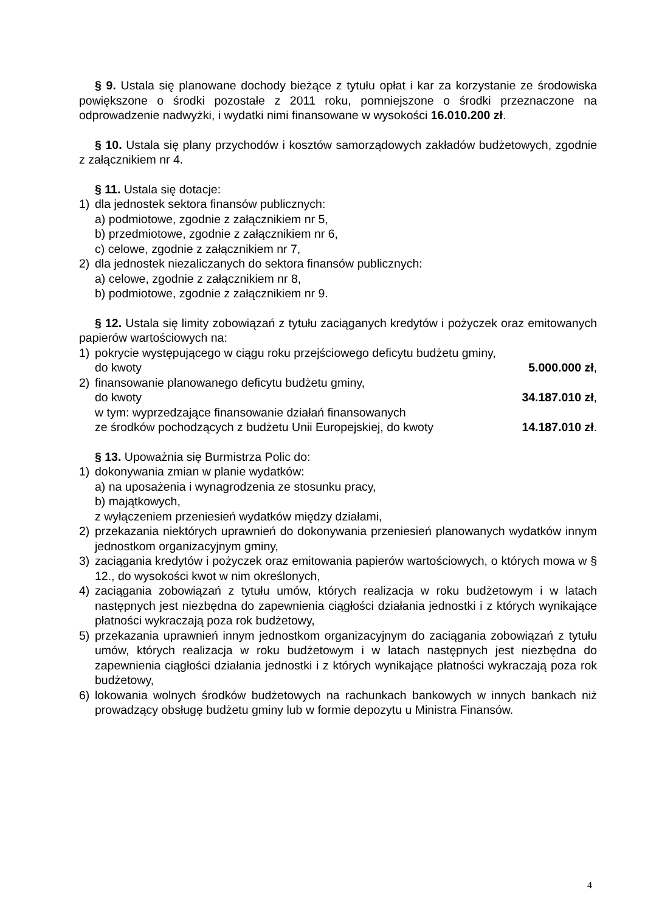§ 9. Ustala się planowane dochody bieżące z tytułu opłat i kar za korzystanie ze środowiska powiększone o środki pozostałe z 2011 roku, pomniejszone o środki przeznaczone na odprowadzenie nadwyżki, i wydatki nimi finansowane w wysokości 16.010.200 zł.
§ 10. Ustala się plany przychodów i kosztów samorządowych zakładów budżetowych, zgodnie z załącznikiem nr 4.
§ 11. Ustala się dotacje:
1) dla jednostek sektora finansów publicznych:
a) podmiotowe, zgodnie z załącznikiem nr 5,
b) przedmiotowe, zgodnie z załącznikiem nr 6,
c) celowe, zgodnie z załącznikiem nr 7,
2) dla jednostek niezaliczanych do sektora finansów publicznych:
a) celowe, zgodnie z załącznikiem nr 8,
b) podmiotowe, zgodnie z załącznikiem nr 9.
§ 12. Ustala się limity zobowiązań z tytułu zaciąganych kredytów i pożyczek oraz emitowanych papierów wartościowych na:
1) pokrycie występującego w ciągu roku przejściowego deficytu budżetu gminy,
do kwoty 5.000.000 zł,
2) finansowanie planowanego deficytu budżetu gminy,
do kwoty 34.187.010 zł,
w tym: wyprzedzające finansowanie działań finansowanych
ze środków pochodzących z budżetu Unii Europejskiej, do kwoty 14.187.010 zł.
§ 13. Upoważnia się Burmistrza Polic do:
1) dokonywania zmian w planie wydatków:
a) na uposażenia i wynagrodzenia ze stosunku pracy,
b) majątkowych,
z wyłączeniem przeniesień wydatków między działami,
2) przekazania niektórych uprawnień do dokonywania przeniesień planowanych wydatków innym jednostkom organizacyjnym gminy,
3) zaciągania kredytów i pożyczek oraz emitowania papierów wartościowych, o których mowa w § 12., do wysokości kwot w nim określonych,
4) zaciągania zobowiązań z tytułu umów, których realizacja w roku budżetowym i w latach następnych jest niezbędna do zapewnienia ciągłości działania jednostki i z których wynikające płatności wykraczają poza rok budżetowy,
5) przekazania uprawnień innym jednostkom organizacyjnym do zaciągania zobowiązań z tytułu umów, których realizacja w roku budżetowym i w latach następnych jest niezbędna do zapewnienia ciągłości działania jednostki i z których wynikające płatności wykraczają poza rok budżetowy,
6) lokowania wolnych środków budżetowych na rachunkach bankowych w innych bankach niż prowadzący obsługę budżetu gminy lub w formie depozytu u Ministra Finansów.
4